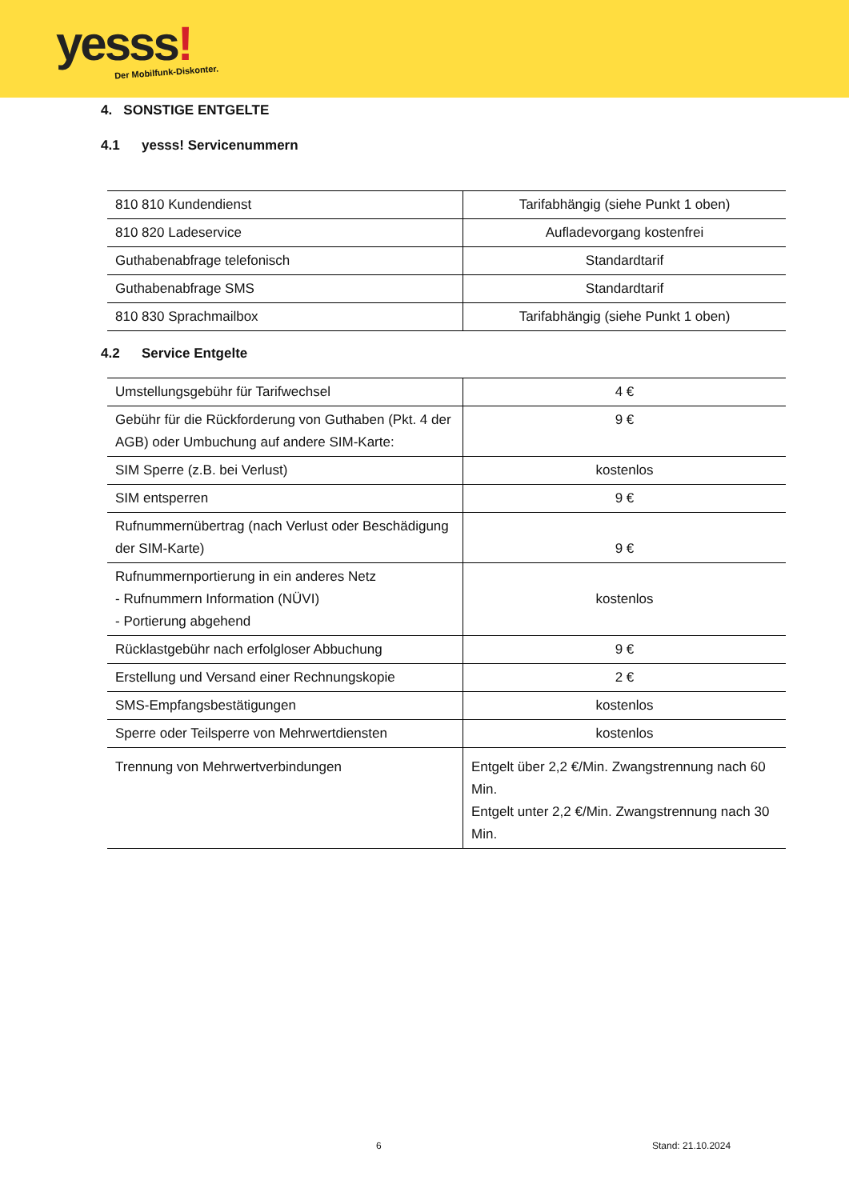yesss! Der Mobilfunk-Diskonter.
4. SONSTIGE ENTGELTE
4.1 yesss! Servicenummern
| 810 810 Kundendienst | Tarifabhängig (siehe Punkt 1 oben) |
| 810 820 Ladeservice | Aufladevorgang kostenfrei |
| Guthabenabfrage telefonisch | Standardtarif |
| Guthabenabfrage SMS | Standardtarif |
| 810 830 Sprachmailbox | Tarifabhängig (siehe Punkt 1 oben) |
4.2 Service Entgelte
| Umstellungsgebühr für Tarifwechsel | 4 € |
| Gebühr für die Rückforderung von Guthaben (Pkt. 4 der AGB) oder Umbuchung auf andere SIM-Karte: | 9 € |
| SIM Sperre (z.B. bei Verlust) | kostenlos |
| SIM entsperren | 9 € |
| Rufnummernübertrag (nach Verlust oder Beschädigung der SIM-Karte) | 9 € |
| Rufnummernportierung in ein anderes Netz - Rufnummern Information (NÜVI) - Portierung abgehend | kostenlos |
| Rücklastgebühr nach erfolgloser Abbuchung | 9 € |
| Erstellung und Versand einer Rechnungskopie | 2 € |
| SMS-Empfangsbestätigungen | kostenlos |
| Sperre oder Teilsperre von Mehrwertdiensten | kostenlos |
| Trennung von Mehrwertverbindungen | Entgelt über 2,2 €/Min. Zwangstrennung nach 60 Min. Entgelt unter 2,2 €/Min. Zwangstrennung nach 30 Min. |
6 Stand: 21.10.2024